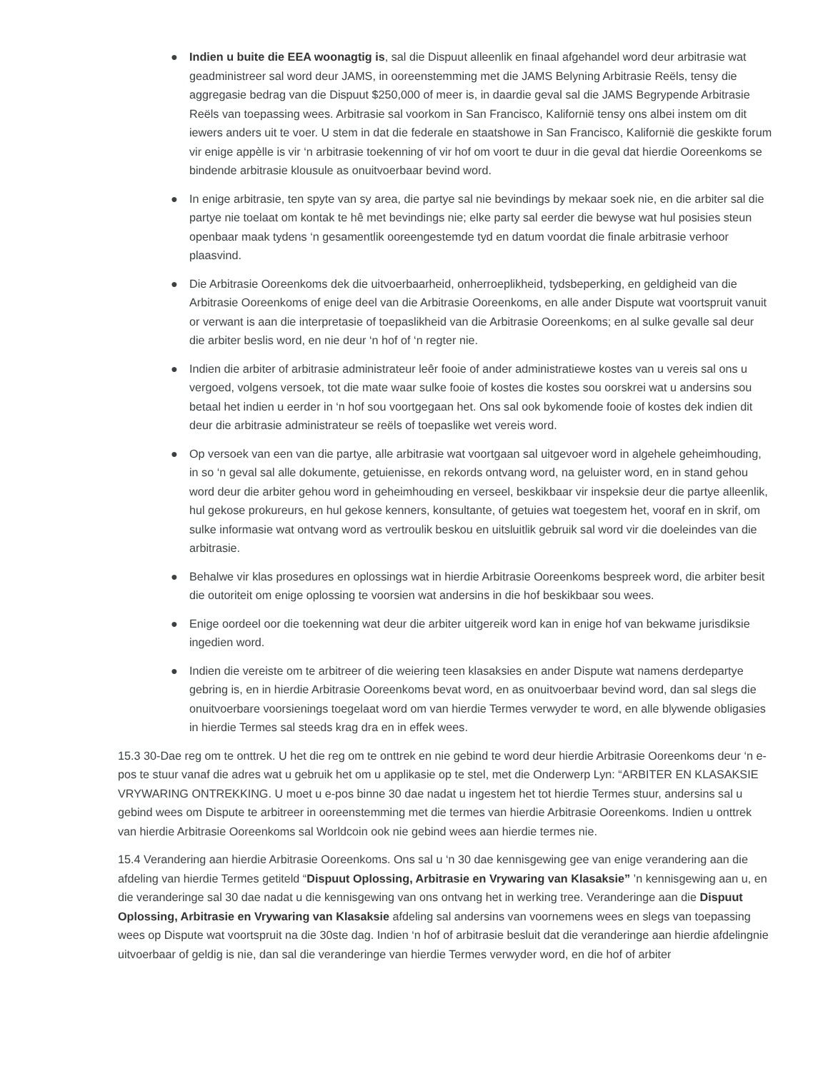● Indien u buite die EEA woonagtig is, sal die Dispuut alleenlik en finaal afgehandel word deur arbitrasie wat geadministreer sal word deur JAMS, in ooreenstemming met die JAMS Belyning Arbitrasie Reëls, tensy die aggregasie bedrag van die Dispuut $250,000 of meer is, in daardie geval sal die JAMS Begrypende Arbitrasie Reëls van toepassing wees. Arbitrasie sal voorkom in San Francisco, Kalifornië tensy ons albei instem om dit iewers anders uit te voer. U stem in dat die federale en staatshowe in San Francisco, Kalifornië die geskikte forum vir enige appèlle is vir ‘n arbitrasie toekenning of vir hof om voort te duur in die geval dat hierdie Ooreenkoms se bindende arbitrasie klousule as onuitvoerbaar bevind word.
● In enige arbitrasie, ten spyte van sy area, die partye sal nie bevindings by mekaar soek nie, en die arbiter sal die partye nie toelaat om kontak te hê met bevindings nie; elke party sal eerder die bewyse wat hul posisies steun openbaar maak tydens ‘n gesamentlik ooreengestemde tyd en datum voordat die finale arbitrasie verhoor plaasvind.
● Die Arbitrasie Ooreenkoms dek die uitvoerbaarheid, onherroeplikheid, tydsbeperking, en geldigheid van die Arbitrasie Ooreenkoms of enige deel van die Arbitrasie Ooreenkoms, en alle ander Dispute wat voortspruit vanuit or verwant is aan die interpretasie of toepaslikheid van die Arbitrasie Ooreenkoms; en al sulke gevalle sal deur die arbiter beslis word, en nie deur ‘n hof of ‘n regter nie.
● Indien die arbiter of arbitrasie administrateur leêr fooie of ander administratiewe kostes van u vereis sal ons u vergoed, volgens versoek, tot die mate waar sulke fooie of kostes die kostes sou oorskrei wat u andersins sou betaal het indien u eerder in ‘n hof sou voortgegaan het. Ons sal ook bykomende fooie of kostes dek indien dit deur die arbitrasie administrateur se reëls of toepaslike wet vereis word.
● Op versoek van een van die partye, alle arbitrasie wat voortgaan sal uitgevoer word in algehele geheimhouding, in so ‘n geval sal alle dokumente, getuienisse, en rekords ontvang word, na geluister word, en in stand gehou word deur die arbiter gehou word in geheimhouding en verseel, beskikbaar vir inspeksie deur die partye alleenlik, hul gekose prokureurs, en hul gekose kenners, konsultante, of getuies wat toegestem het, vooraf en in skrif, om sulke informasie wat ontvang word as vertroulik beskou en uitsluitlik gebruik sal word vir die doeleindes van die arbitrasie.
● Behalwe vir klas prosedures en oplossings wat in hierdie Arbitrasie Ooreenkoms bespreek word, die arbiter besit die outoriteit om enige oplossing te voorsien wat andersins in die hof beskikbaar sou wees.
● Enige oordeel oor die toekenning wat deur die arbiter uitgereik word kan in enige hof van bekwame jurisdiksie ingedien word.
● Indien die vereiste om te arbitreer of die weiering teen klasaksies en ander Dispute wat namens derdepartye gebring is, en in hierdie Arbitrasie Ooreenkoms bevat word, en as onuitvoerbaar bevind word, dan sal slegs die onuitvoerbare voorsienings toegelaat word om van hierdie Termes verwyder te word, en alle blywende obligasies in hierdie Termes sal steeds krag dra en in effek wees.
15.3 30-Dae reg om te onttrek. U het die reg om te onttrek en nie gebind te word deur hierdie Arbitrasie Ooreenkoms deur ‘n e-pos te stuur vanaf die adres wat u gebruik het om u applikasie op te stel, met die Onderwerp Lyn: “ARBITER EN KLASAKSIE VRYWARING ONTREKKING. U moet u e-pos binne 30 dae nadat u ingestem het tot hierdie Termes stuur, andersins sal u gebind wees om Dispute te arbitreer in ooreenstemming met die termes van hierdie Arbitrasie Ooreenkoms. Indien u onttrek van hierdie Arbitrasie Ooreenkoms sal Worldcoin ook nie gebind wees aan hierdie termes nie.
15.4 Verandering aan hierdie Arbitrasie Ooreenkoms. Ons sal u ‘n 30 dae kennisgewing gee van enige verandering aan die afdeling van hierdie Termes getiteld “Dispuut Oplossing, Arbitrasie en Vrywaring van Klasaksie” ’n kennisgewing aan u, en die veranderinge sal 30 dae nadat u die kennisgewing van ons ontvang het in werking tree. Veranderinge aan die Dispuut Oplossing, Arbitrasie en Vrywaring van Klasaksie afdeling sal andersins van voornemens wees en slegs van toepassing wees op Dispute wat voortspruit na die 30ste dag. Indien ‘n hof of arbitrasie besluit dat die veranderinge aan hierdie afdelingnie uitvoerbaar of geldig is nie, dan sal die veranderinge van hierdie Termes verwyder word, en die hof of arbiter